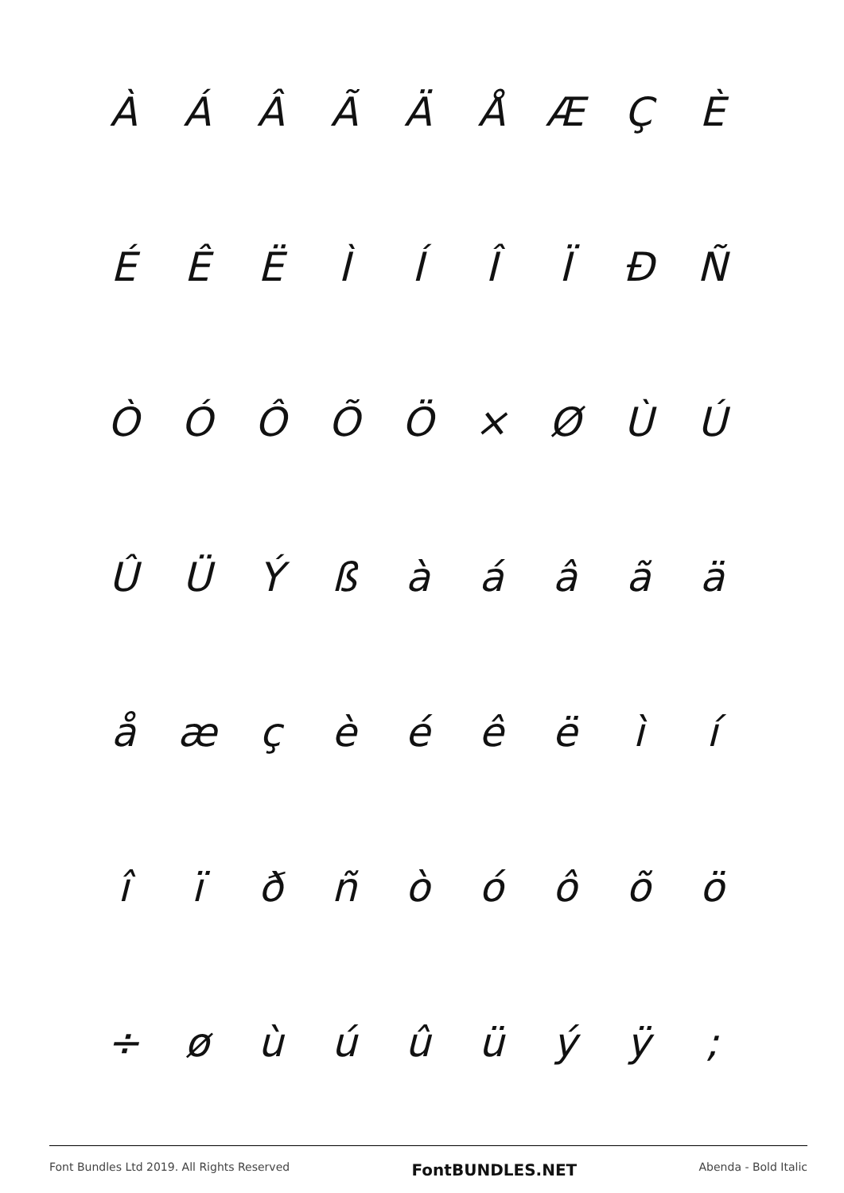À Á Â Ã Ä Å Æ Ç È
É Ê Ë Ì Í Î Ï Ð Ñ
Ò Ó Ô Õ Ö × Ø Ù Ú
Û Ü Ý ß à á â ã ä
å æ ç è é ê ë ì í
î ï ð ñ ò ó ô õ ö
÷ ø ù ú û ü ý ÿ ;
Font Bundles Ltd 2019. All Rights Reserved FontBUNDLES.NET Abenda - Bold Italic